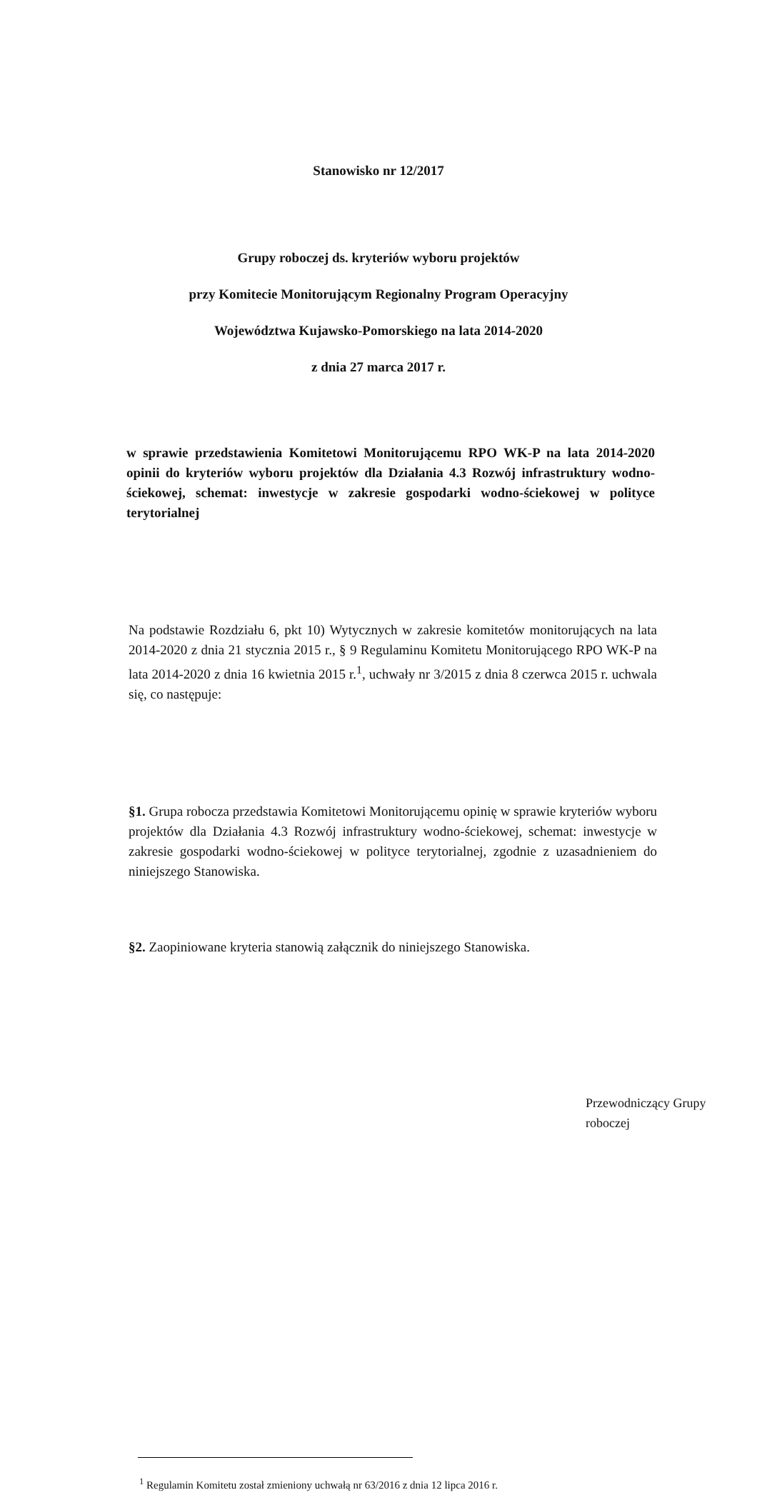Stanowisko nr 12/2017
Grupy roboczej ds. kryteriów wyboru projektów
przy Komitecie Monitorującym Regionalny Program Operacyjny
Województwa Kujawsko-Pomorskiego na lata 2014-2020
z dnia 27 marca 2017 r.
w sprawie przedstawienia Komitetowi Monitorującemu RPO WK-P na lata 2014-2020 opinii do kryteriów wyboru projektów dla Działania 4.3 Rozwój infrastruktury wodno-ściekowej, schemat: inwestycje w zakresie gospodarki wodno-ściekowej w polityce terytorialnej
Na podstawie Rozdziału 6, pkt 10) Wytycznych w zakresie komitetów monitorujących na lata 2014-2020 z dnia 21 stycznia 2015 r., § 9 Regulaminu Komitetu Monitorującego RPO WK-P na lata 2014-2020 z dnia 16 kwietnia 2015 r.<sup>1</sup>, uchwały nr 3/2015 z dnia 8 czerwca 2015 r. uchwala się, co następuje:
§1. Grupa robocza przedstawia Komitetowi Monitorującemu opinię w sprawie kryteriów wyboru projektów dla Działania 4.3 Rozwój infrastruktury wodno-ściekowej, schemat: inwestycje w zakresie gospodarki wodno-ściekowej w polityce terytorialnej, zgodnie z uzasadnieniem do niniejszego Stanowiska.
§2. Zaopiniowane kryteria stanowią załącznik do niniejszego Stanowiska.
Przewodniczący Grupy roboczej
<sup>1</sup> Regulamin Komitetu został zmieniony uchwałą nr 63/2016 z dnia 12 lipca 2016 r.